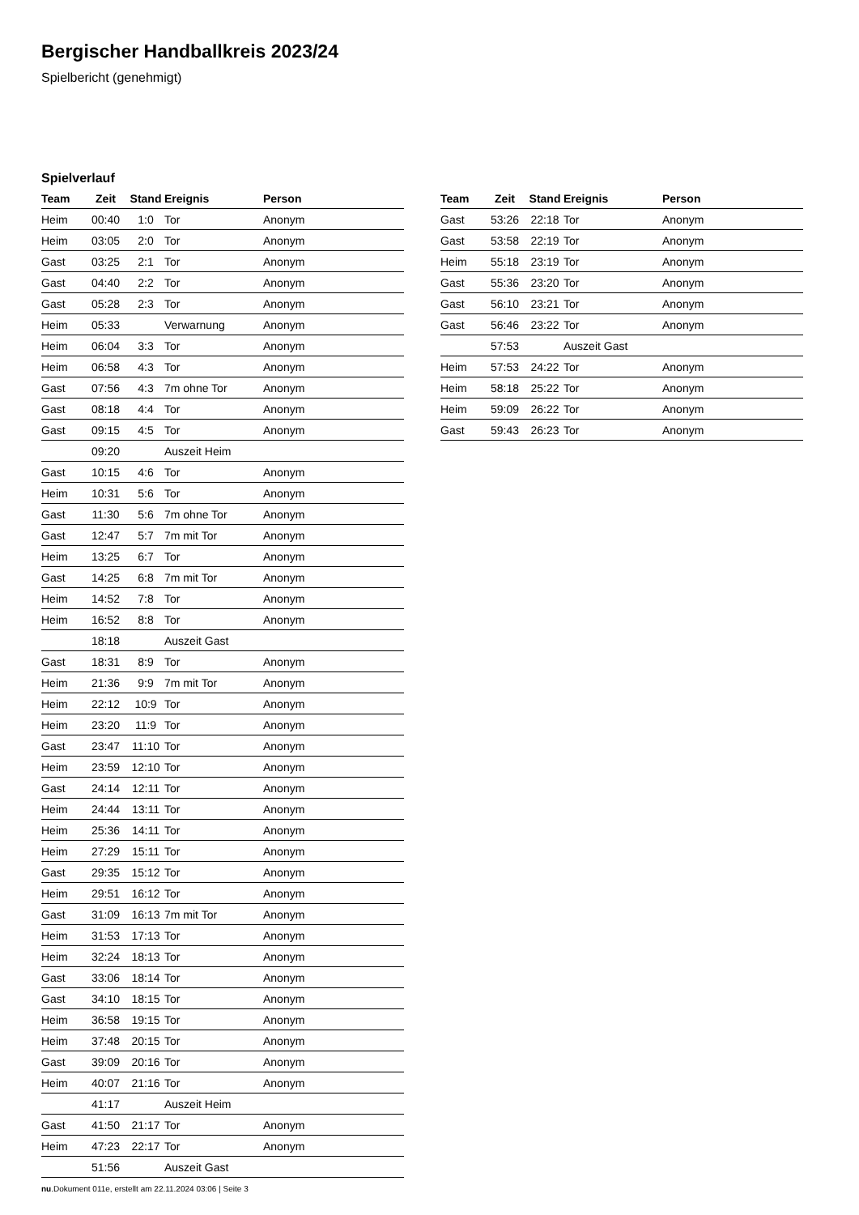Bergischer Handballkreis 2023/24
Spielbericht (genehmigt)
Spielverlauf
| Team | Zeit | Stand | Ereignis | Person |
| --- | --- | --- | --- | --- |
| Heim | 00:40 | 1:0 | Tor | Anonym |
| Heim | 03:05 | 2:0 | Tor | Anonym |
| Gast | 03:25 | 2:1 | Tor | Anonym |
| Gast | 04:40 | 2:2 | Tor | Anonym |
| Gast | 05:28 | 2:3 | Tor | Anonym |
| Heim | 05:33 | | Verwarnung | Anonym |
| Heim | 06:04 | 3:3 | Tor | Anonym |
| Heim | 06:58 | 4:3 | Tor | Anonym |
| Gast | 07:56 | 4:3 | 7m ohne Tor | Anonym |
| Gast | 08:18 | 4:4 | Tor | Anonym |
| Gast | 09:15 | 4:5 | Tor | Anonym |
| | 09:20 | | Auszeit Heim | |
| Gast | 10:15 | 4:6 | Tor | Anonym |
| Heim | 10:31 | 5:6 | Tor | Anonym |
| Gast | 11:30 | 5:6 | 7m ohne Tor | Anonym |
| Gast | 12:47 | 5:7 | 7m mit Tor | Anonym |
| Heim | 13:25 | 6:7 | Tor | Anonym |
| Gast | 14:25 | 6:8 | 7m mit Tor | Anonym |
| Heim | 14:52 | 7:8 | Tor | Anonym |
| Heim | 16:52 | 8:8 | Tor | Anonym |
| | 18:18 | | Auszeit Gast | |
| Gast | 18:31 | 8:9 | Tor | Anonym |
| Heim | 21:36 | 9:9 | 7m mit Tor | Anonym |
| Heim | 22:12 | 10:9 | Tor | Anonym |
| Heim | 23:20 | 11:9 | Tor | Anonym |
| Gast | 23:47 | 11:10 | Tor | Anonym |
| Heim | 23:59 | 12:10 | Tor | Anonym |
| Gast | 24:14 | 12:11 | Tor | Anonym |
| Heim | 24:44 | 13:11 | Tor | Anonym |
| Heim | 25:36 | 14:11 | Tor | Anonym |
| Heim | 27:29 | 15:11 | Tor | Anonym |
| Gast | 29:35 | 15:12 | Tor | Anonym |
| Heim | 29:51 | 16:12 | Tor | Anonym |
| Gast | 31:09 | 16:13 | 7m mit Tor | Anonym |
| Heim | 31:53 | 17:13 | Tor | Anonym |
| Heim | 32:24 | 18:13 | Tor | Anonym |
| Gast | 33:06 | 18:14 | Tor | Anonym |
| Gast | 34:10 | 18:15 | Tor | Anonym |
| Heim | 36:58 | 19:15 | Tor | Anonym |
| Heim | 37:48 | 20:15 | Tor | Anonym |
| Gast | 39:09 | 20:16 | Tor | Anonym |
| Heim | 40:07 | 21:16 | Tor | Anonym |
| | 41:17 | | Auszeit Heim | |
| Gast | 41:50 | 21:17 | Tor | Anonym |
| Heim | 47:23 | 22:17 | Tor | Anonym |
| | 51:56 | | Auszeit Gast | |
| Team | Zeit | Stand | Ereignis | Person |
| --- | --- | --- | --- | --- |
| Gast | 53:26 | 22:18 | Tor | Anonym |
| Gast | 53:58 | 22:19 | Tor | Anonym |
| Heim | 55:18 | 23:19 | Tor | Anonym |
| Gast | 55:36 | 23:20 | Tor | Anonym |
| Gast | 56:10 | 23:21 | Tor | Anonym |
| Gast | 56:46 | 23:22 | Tor | Anonym |
| | 57:53 | | Auszeit Gast | |
| Heim | 57:53 | 24:22 | Tor | Anonym |
| Heim | 58:18 | 25:22 | Tor | Anonym |
| Heim | 59:09 | 26:22 | Tor | Anonym |
| Gast | 59:43 | 26:23 | Tor | Anonym |
nu.Dokument 011e, erstellt am 22.11.2024 03:06 | Seite 3